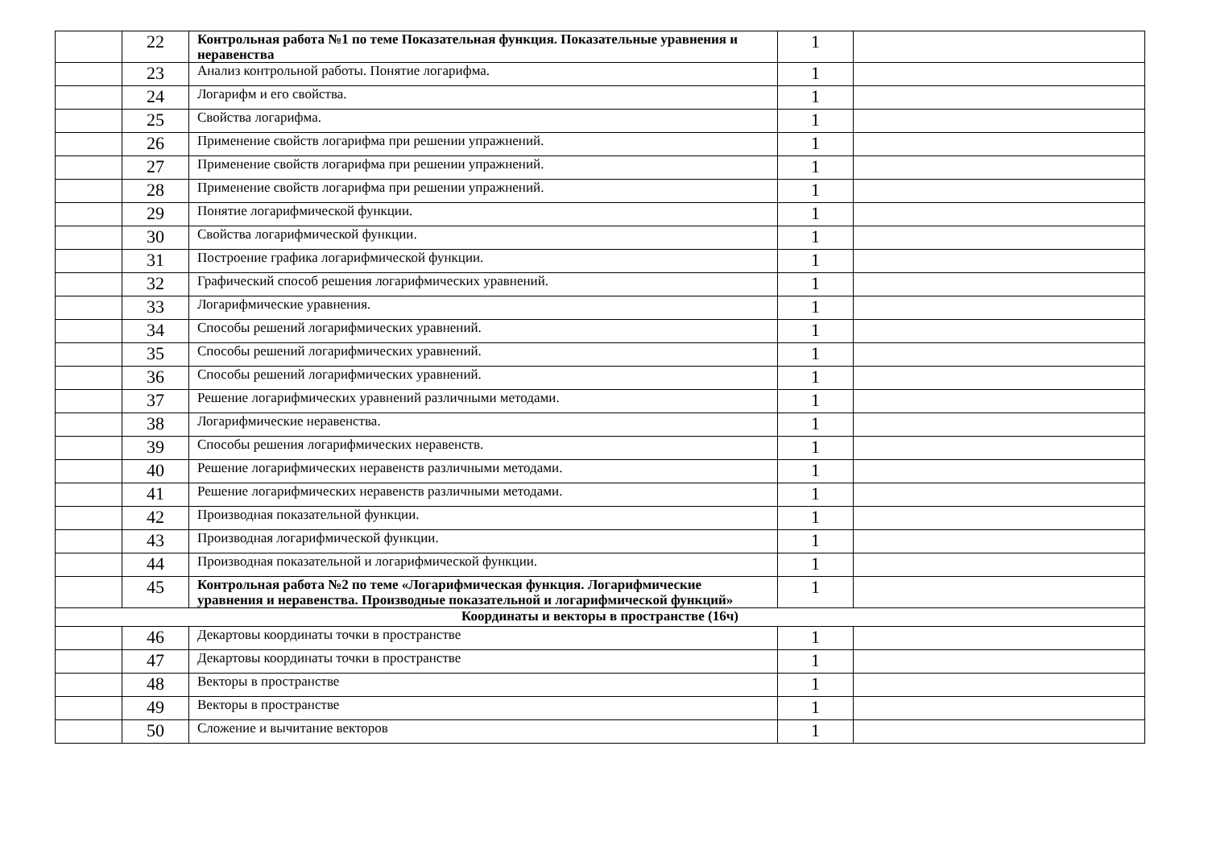| | 22 | Контрольная работа №1 по теме Показательная функция. Показательные уравнения и неравенства | 1 | |
| | 23 | Анализ контрольной работы. Понятие логарифма. | 1 | |
| | 24 | Логарифм и его свойства. | 1 | |
| | 25 | Свойства логарифма. | 1 | |
| | 26 | Применение свойств логарифма при решении упражнений. | 1 | |
| | 27 | Применение свойств логарифма при решении упражнений. | 1 | |
| | 28 | Применение свойств логарифма при решении упражнений. | 1 | |
| | 29 | Понятие логарифмической функции. | 1 | |
| | 30 | Свойства логарифмической функции. | 1 | |
| | 31 | Построение графика логарифмической функции. | 1 | |
| | 32 | Графический способ решения логарифмических уравнений. | 1 | |
| | 33 | Логарифмические уравнения. | 1 | |
| | 34 | Способы решений логарифмических уравнений. | 1 | |
| | 35 | Способы решений логарифмических уравнений. | 1 | |
| | 36 | Способы решений логарифмических уравнений. | 1 | |
| | 37 | Решение логарифмических уравнений различными методами. | 1 | |
| | 38 | Логарифмические неравенства. | 1 | |
| | 39 | Способы решения логарифмических неравенств. | 1 | |
| | 40 | Решение логарифмических неравенств различными методами. | 1 | |
| | 41 | Решение логарифмических неравенств различными методами. | 1 | |
| | 42 | Производная показательной функции. | 1 | |
| | 43 | Производная логарифмической функции. | 1 | |
| | 44 | Производная показательной и логарифмической функции. | 1 | |
| | 45 | Контрольная работа №2 по теме «Логарифмическая функция. Логарифмические уравнения и неравенства. Производные показательной и логарифмической функций» | 1 | |
| Координаты и векторы в пространстве (16ч) | | | | |
| | 46 | Декартовы координаты точки в пространстве | 1 | |
| | 47 | Декартовы координаты точки в пространстве | 1 | |
| | 48 | Векторы в пространстве | 1 | |
| | 49 | Векторы в пространстве | 1 | |
| | 50 | Сложение и вычитание векторов | 1 | |